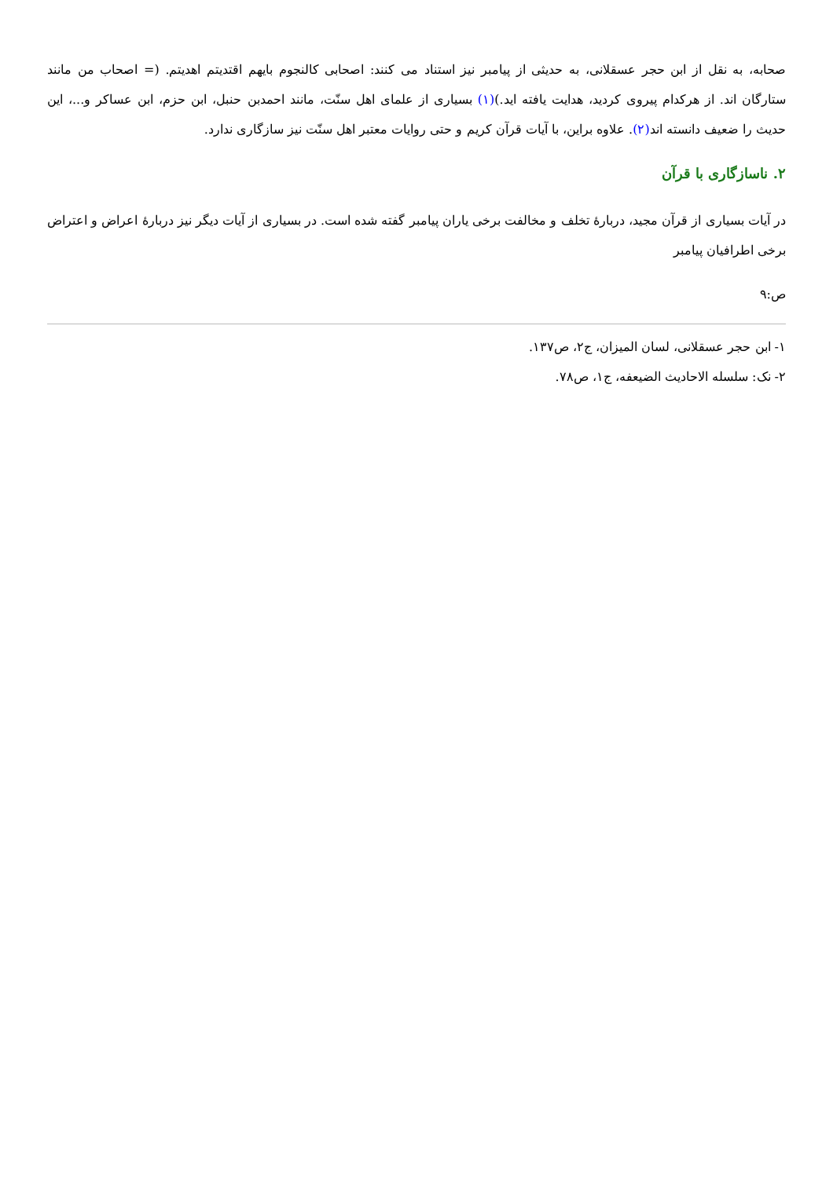صحابه، به نقل از ابن حجر عسقلانی، به حدیثی از پیامبر نیز استناد می کنند: اصحابی کالنجوم بایهم اقتدیتم اهدیتم. (= اصحاب من مانند ستارگان اند. از هرکدام پیروی کردید، هدایت یافته اید.)(۱) بسیاری از علمای اهل سنّت، مانند احمدبن حنبل، ابن حزم، ابن عساکر و...، این حدیث را ضعیف دانسته اند(۲). علاوه براین، با آیات قرآن کریم و حتی روایات معتبر اهل سنّت نیز سازگاری ندارد.
۲. ناسازگاری با قرآن
در آیات بسیاری از قرآن مجید، دربارهٔ تخلف و مخالفت برخی یاران پیامبر گفته شده است. در بسیاری از آیات دیگر نیز دربارهٔ اعراض و اعتراض برخی اطرافیان پیامبر
ص:۹
۱- ابن حجر عسقلانی، لسان المیزان، ج۲، ص۱۳۷.
۲- نک: سلسله الاحادیث الضیعفه، ج۱، ص۷۸.